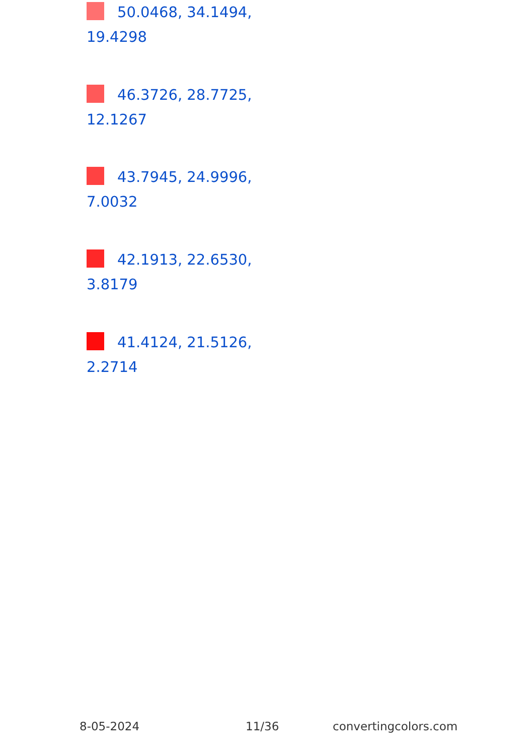50.0468, 34.1494, 19.4298
46.3726, 28.7725, 12.1267
43.7945, 24.9996, 7.0032
42.1913, 22.6530, 3.8179
41.4124, 21.5126, 2.2714
8-05-2024 11/36 convertingcolors.com